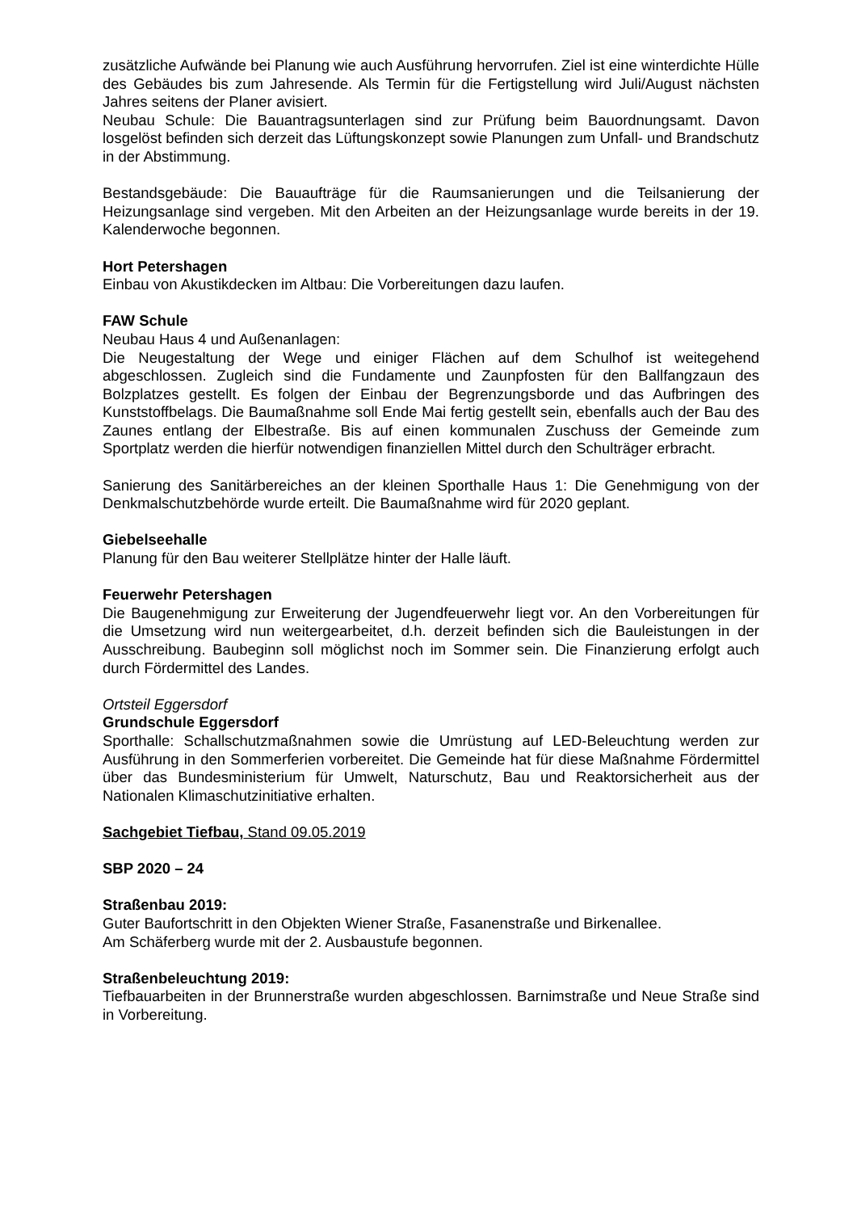zusätzliche Aufwände bei Planung wie auch Ausführung hervorrufen. Ziel ist eine winterdichte Hülle des Gebäudes bis zum Jahresende. Als Termin für die Fertigstellung wird Juli/August nächsten Jahres seitens der Planer avisiert.
Neubau Schule: Die Bauantragsunterlagen sind zur Prüfung beim Bauordnungsamt. Davon losgelöst befinden sich derzeit das Lüftungskonzept sowie Planungen zum Unfall- und Brandschutz in der Abstimmung.
Bestandsgebäude: Die Bauaufträge für die Raumsanierungen und die Teilsanierung der Heizungsanlage sind vergeben. Mit den Arbeiten an der Heizungsanlage wurde bereits in der 19. Kalenderwoche begonnen.
Hort Petershagen
Einbau von Akustikdecken im Altbau: Die Vorbereitungen dazu laufen.
FAW Schule
Neubau Haus 4 und Außenanlagen:
Die Neugestaltung der Wege und einiger Flächen auf dem Schulhof ist weitegehend abgeschlossen. Zugleich sind die Fundamente und Zaunpfosten für den Ballfangzaun des Bolzplatzes gestellt. Es folgen der Einbau der Begrenzungsborde und das Aufbringen des Kunststoffbelags. Die Baumaßnahme soll Ende Mai fertig gestellt sein, ebenfalls auch der Bau des Zaunes entlang der Elbestraße. Bis auf einen kommunalen Zuschuss der Gemeinde zum Sportplatz werden die hierfür notwendigen finanziellen Mittel durch den Schulträger erbracht.
Sanierung des Sanitärbereiches an der kleinen Sporthalle Haus 1: Die Genehmigung von der Denkmalschutzbehörde wurde erteilt. Die Baumaßnahme wird für 2020 geplant.
Giebelseehalle
Planung für den Bau weiterer Stellplätze hinter der Halle läuft.
Feuerwehr Petershagen
Die Baugenehmigung zur Erweiterung der Jugendfeuerwehr liegt vor. An den Vorbereitungen für die Umsetzung wird nun weitergearbeitet, d.h. derzeit befinden sich die Bauleistungen in der Ausschreibung. Baubeginn soll möglichst noch im Sommer sein. Die Finanzierung erfolgt auch durch Fördermittel des Landes.
Ortsteil Eggersdorf
Grundschule Eggersdorf
Sporthalle: Schallschutzmaßnahmen sowie die Umrüstung auf LED-Beleuchtung werden zur Ausführung in den Sommerferien vorbereitet. Die Gemeinde hat für diese Maßnahme Fördermittel über das Bundesministerium für Umwelt, Naturschutz, Bau und Reaktorsicherheit aus der Nationalen Klimaschutzinitiative erhalten.
Sachgebiet Tiefbau, Stand 09.05.2019
SBP 2020 – 24
Straßenbau 2019:
Guter Baufortschritt in den Objekten Wiener Straße, Fasanenstraße und Birkenallee.
Am Schäferberg wurde mit der 2. Ausbaustufe begonnen.
Straßenbeleuchtung 2019:
Tiefbauarbeiten in der Brunnerstraße wurden abgeschlossen. Barnimstraße und Neue Straße sind in Vorbereitung.